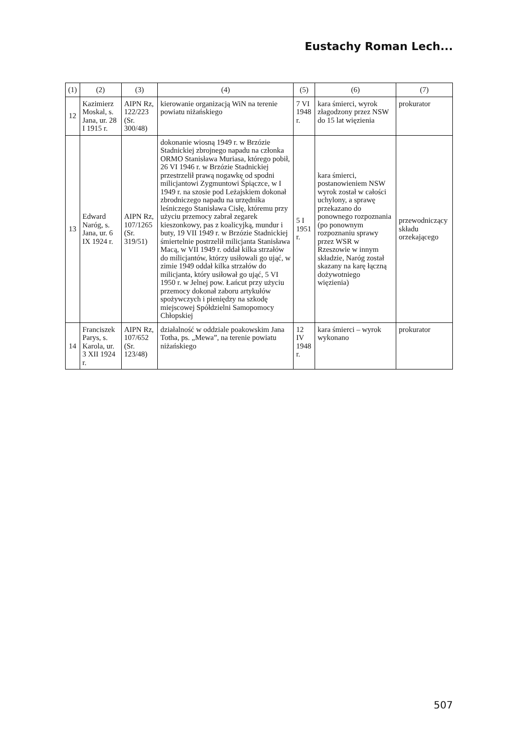Eustachy Roman Lech...
| (1) | (2) | (3) | (4) | (5) | (6) | (7) |
| --- | --- | --- | --- | --- | --- | --- |
| 12 | Kazimierz Moskal, s. Jana, ur. 28 I 1915 r. | AIPN Rz, 122/223 (Sr. 300/48) | kierowanie organizacją WiN na terenie powiatu niżańskiego | 7 VI 1948 r. | kara śmierci, wyrok złagodzony przez NSW do 15 lat więzienia | prokurator |
| 13 | Edward Naróg, s. Jana, ur. 6 IX 1924 r. | AIPN Rz, 107/1265 (Sr. 319/51) | dokonanie wiosną 1949 r. w Brzózie Stadnickiej zbrojnego napadu na członka ORMO Stanisława Muriasa, którego pobił, 26 VI 1946 r. w Brzózie Stadnickiej przestrzelił prawą nogawkę od spodni milicjantowi Zygmuntowi Śpiączce, w I 1949 r. na szosie pod Leżajskiem dokonał zbrodniczego napadu na urzędnika leśniczego Stanisława Cisłę, któremu przy użyciu przemocy zabrał zegarek kieszonkowy, pas z koalicyjką, mundur i buty, 19 VII 1949 r. w Brzózie Stadnickiej śmiertelnie postrzelił milicjanta Stanisława Macą, w VII 1949 r. oddał kilka strzałów do milicjantów, którzy usiłowali go ująć, w zimie 1949 oddał kilka strzałów do milicjanta, który usiłował go ująć, 5 VI 1950 r. w Jelnej pow. Łańcut przy użyciu przemocy dokonał zaboru artykułów spożywczych i pieniędzy na szkodę miejscowej Spółdzielni Samopomocy Chłopskiej | 5 I 1951 r. | kara śmierci, postanowieniem NSW wyrok został w całości uchylony, a sprawę przekazano do ponownego rozpoznania (po ponownym rozpoznaniu sprawy przez WSR w Rzeszowie w innym składzie, Naróg został skazany na karę łączną dożywotniego więzienia) | przewodniczący składu orzekającego |
| 14 | Franciszek Parys, s. Karola, ur. 3 XII 1924 r. | AIPN Rz, 107/652 (Sr. 123/48) | działalność w oddziale poakowskim Jana Totha, ps. „Mewa”, na terenie powiatu niżańskiego | 12 IV 1948 r. | kara śmierci – wyrok wykonano | prokurator |
507